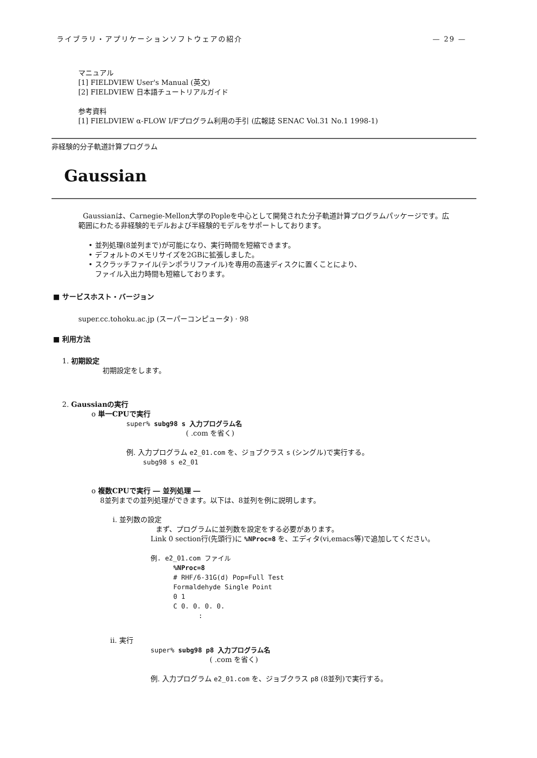ライブラリ・アプリケーションソフトウェアの紹介 — 29 —
マニュアル
[1] FIELDVIEW User's Manual (英文)
[2] FIELDVIEW 日本語チュートリアルガイド
参考資料
[1] FIELDVIEW α-FLOW I/Fプログラム利用の手引 (広報誌 SENAC Vol.31 No.1 1998-1)
非経験的分子軌道計算プログラム
Gaussian
Gaussianは、Carnegie-Mellon大学のPopleを中心として開発された分子軌道計算プログラムパッケージです。広範囲にわたる非経験的モデルおよび半経験的モデルをサポートしております。
• 並列処理(8並列まで)が可能になり、実行時間を短縮できます。
• デフォルトのメモリサイズを2GBに拡張しました。
• スクラッチファイル(テンポラリファイル)を専用の高速ディスクに置くことにより、
ファイル入出力時間も短縮しております。
■ サービスホスト・バージョン
super.cc.tohoku.ac.jp (スーパーコンピュータ) · 98
■ 利用方法
1. 初期設定
初期設定をします。
2. Gaussianの実行
o 単一CPUで実行
super% subg98 s 入力プログラム名
( .com を省く)
例. 入力プログラム e2_01.com を、ジョブクラス s (シングル)で実行する。
subg98 s e2_01
o 複数CPUで実行 ― 並列処理 ―
8並列までの並列処理ができます。以下は、8並列を例に説明します。
i. 並列数の設定
まず、プログラムに並列数を設定をする必要があります。
Link 0 section行(先頭行)に %NProc=8 を、エディタ(vi,emacs等)で追加してください。
例. e2_01.com ファイル
%NProc=8
# RHF/6-31G(d) Pop=Full Test
Formaldehyde Single Point
0 1
C 0. 0. 0. 0.
:
ii. 実行
super% subg98 p8 入力プログラム名
( .com を省く)
例. 入力プログラム e2_01.com を、ジョブクラス p8 (8並列)で実行する。